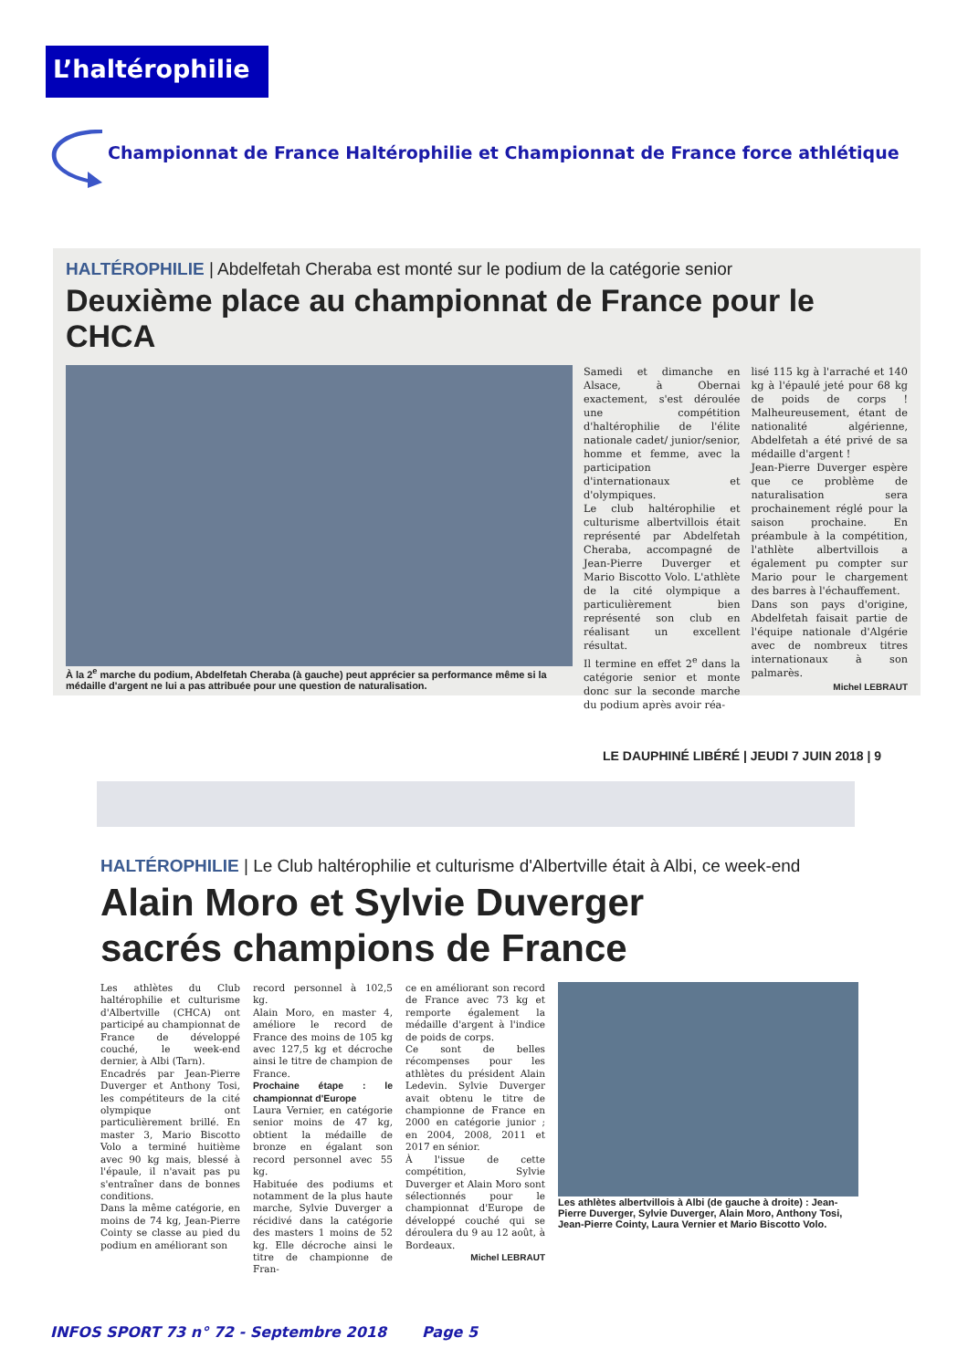L’haltérophilie
Championnat de France Haltérophilie et Championnat de France force athlétique
HALTÉROPHILIE | Abdelfetah Cheraba est monté sur le podium de la catégorie senior
Deuxième place au championnat de France pour le CHCA
À la 2<sup>e</sup> marche du podium, Abdelfetah Cheraba (à gauche) peut apprécier sa performance même si la médaille d'argent ne lui a pas attribuée pour une question de naturalisation.
Samedi et dimanche en Alsace, à Obernai exactement, s'est déroulée une compétition d'haltérophilie de l'élite nationale cadet/ junior/senior, homme et femme, avec la participation d'internationaux et d'olympiques.
Le club haltérophilie et culturisme albertvillois était représenté par Abdelfetah Cheraba, accompagné de Jean-Pierre Duverger et Mario Biscotto Volo. L'athlète de la cité olympique a particulièrement bien représenté son club en réalisant un excellent résultat.
Il termine en effet 2<sup>e</sup> dans la catégorie senior et monte donc sur la seconde marche du podium après avoir réa-
lisé 115 kg à l'arraché et 140 kg à l'épaulé jeté pour 68 kg de poids de corps ! Malheureusement, étant de nationalité algérienne, Abdelfetah a été privé de sa médaille d'argent !
Jean-Pierre Duverger espère que ce problème de naturalisation sera prochainement réglé pour la saison prochaine. En préambule à la compétition, l'athlète albertvillois a également pu compter sur Mario pour le chargement des barres à l'échauffement.
Dans son pays d'origine, Abdelfetah faisait partie de l'équipe nationale d'Algérie avec de nombreux titres internationaux à son palmarès.
Michel LEBRAUT
LE DAUPHINÉ LIBÉRÉ | JEUDI 7 JUIN 2018 | 9
HALTÉROPHILIE | Le Club haltérophilie et culturisme d'Albertville était à Albi, ce week-end
Alain Moro et Sylvie Duverger
sacrés champions de France
Les athlètes du Club haltérophilie et culturisme d'Albertville (CHCA) ont participé au championnat de France de développé couché, le week-end dernier, à Albi (Tarn).
Encadrés par Jean-Pierre Duverger et Anthony Tosi, les compétiteurs de la cité olympique ont particulièrement brillé. En master 3, Mario Biscotto Volo a terminé huitième avec 90 kg mais, blessé à l'épaule, il n'avait pas pu s'entraîner dans de bonnes conditions.
Dans la même catégorie, en moins de 74 kg, Jean-Pierre Cointy se classe au pied du podium en améliorant son
record personnel à 102,5 kg.
Alain Moro, en master 4, améliore le record de France des moins de 105 kg avec 127,5 kg et décroche ainsi le titre de champion de France.
Prochaine étape : le championnat d'Europe
Laura Vernier, en catégorie senior moins de 47 kg, obtient la médaille de bronze en égalant son record personnel avec 55 kg.
Habituée des podiums et notamment de la plus haute marche, Sylvie Duverger a récidivé dans la catégorie des masters 1 moins de 52 kg. Elle décroche ainsi le titre de championne de Fran-
ce en améliorant son record de France avec 73 kg et remporte également la médaille d'argent à l'indice de poids de corps.
Ce sont de belles récompenses pour les athlètes du président Alain Ledevin. Sylvie Duverger avait obtenu le titre de championne de France en 2000 en catégorie junior ; en 2004, 2008, 2011 et 2017 en sénior.
À l'issue de cette compétition, Sylvie Duverger et Alain Moro sont sélectionnés pour le championnat d'Europe de développé couché qui se déroulera du 9 au 12 août, à Bordeaux.
Michel LEBRAUT
Les athlètes albertvillois à Albi (de gauche à droite) : Jean-Pierre Duverger, Sylvie Duverger, Alain Moro, Anthony Tosi, Jean-Pierre Cointy, Laura Vernier et Mario Biscotto Volo.
INFOS SPORT 73 n° 72 - Septembre 2018 Page 5